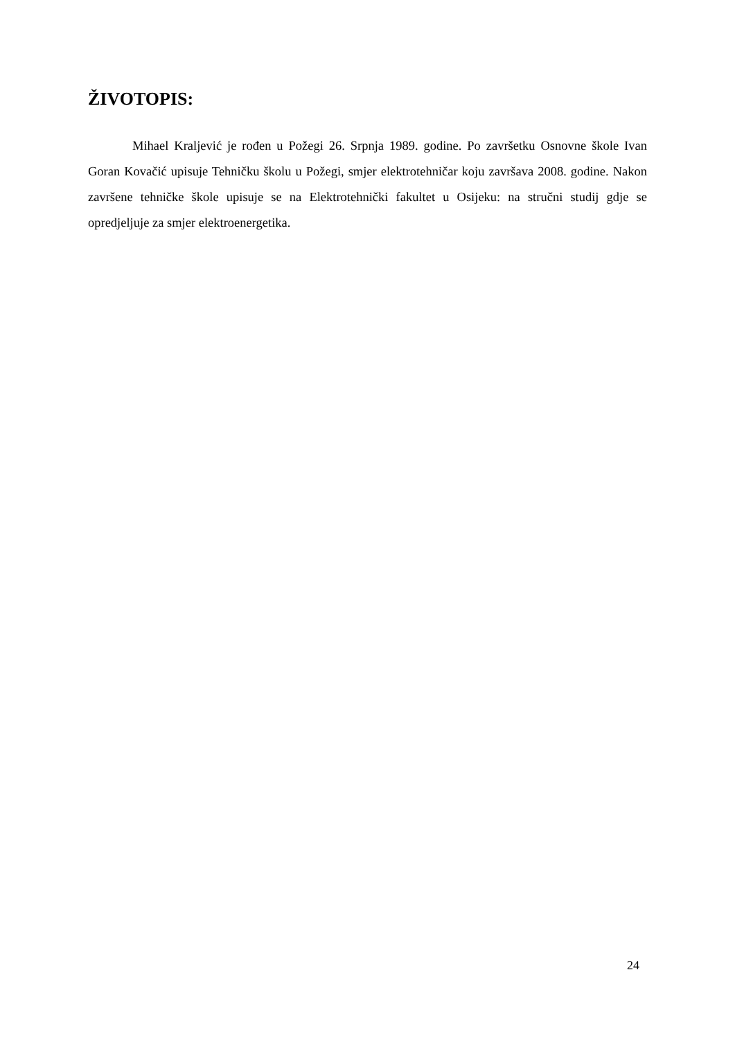ŽIVOTOPIS:
Mihael Kraljević je rođen u Požegi 26. Srpnja 1989. godine. Po završetku Osnovne škole Ivan Goran Kovačić upisuje Tehničku školu u Požegi, smjer elektrotehničar koju završava 2008. godine. Nakon završene tehničke škole upisuje se na Elektrotehnički fakultet u Osijeku: na stručni studij gdje se opredjeljuje za smjer elektroenergetika.
24